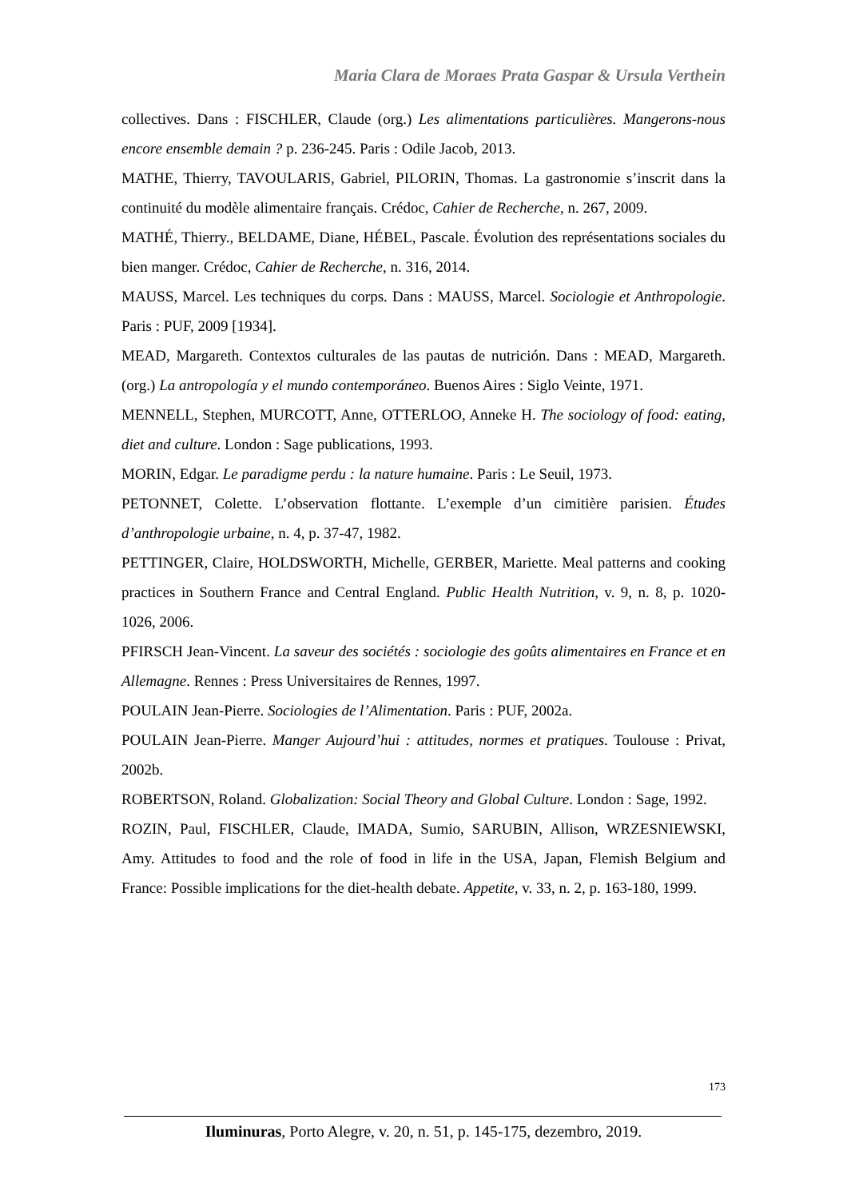Maria Clara de Moraes Prata Gaspar & Ursula Verthein
collectives. Dans : FISCHLER, Claude (org.) Les alimentations particulières. Mangerons-nous encore ensemble demain ? p. 236-245. Paris : Odile Jacob, 2013.
MATHE, Thierry, TAVOULARIS, Gabriel, PILORIN, Thomas. La gastronomie s’inscrit dans la continuité du modèle alimentaire français. Crédoc, Cahier de Recherche, n. 267, 2009.
MATHÉ, Thierry., BELDAME, Diane, HÉBEL, Pascale. Évolution des représentations sociales du bien manger. Crédoc, Cahier de Recherche, n. 316, 2014.
MAUSS, Marcel. Les techniques du corps. Dans : MAUSS, Marcel. Sociologie et Anthropologie. Paris : PUF, 2009 [1934].
MEAD, Margareth. Contextos culturales de las pautas de nutrición. Dans : MEAD, Margareth. (org.) La antropología y el mundo contemporáneo. Buenos Aires : Siglo Veinte, 1971.
MENNELL, Stephen, MURCOTT, Anne, OTTERLOO, Anneke H. The sociology of food: eating, diet and culture. London : Sage publications, 1993.
MORIN, Edgar. Le paradigme perdu : la nature humaine. Paris : Le Seuil, 1973.
PETONNET, Colette. L’observation flottante. L’exemple d’un cimitière parisien. Études d’anthropologie urbaine, n. 4, p. 37-47, 1982.
PETTINGER, Claire, HOLDSWORTH, Michelle, GERBER, Mariette. Meal patterns and cooking practices in Southern France and Central England. Public Health Nutrition, v. 9, n. 8, p. 1020-1026, 2006.
PFIRSCH Jean-Vincent. La saveur des sociétés : sociologie des goûts alimentaires en France et en Allemagne. Rennes : Press Universitaires de Rennes, 1997.
POULAIN Jean-Pierre. Sociologies de l’Alimentation. Paris : PUF, 2002a.
POULAIN Jean-Pierre. Manger Aujourd’hui : attitudes, normes et pratiques. Toulouse : Privat, 2002b.
ROBERTSON, Roland. Globalization: Social Theory and Global Culture. London : Sage, 1992.
ROZIN, Paul, FISCHLER, Claude, IMADA, Sumio, SARUBIN, Allison, WRZESNIEWSKI, Amy. Attitudes to food and the role of food in life in the USA, Japan, Flemish Belgium and France: Possible implications for the diet-health debate. Appetite, v. 33, n. 2, p. 163-180, 1999.
173
Iluminuras, Porto Alegre, v. 20, n. 51, p. 145-175, dezembro, 2019.